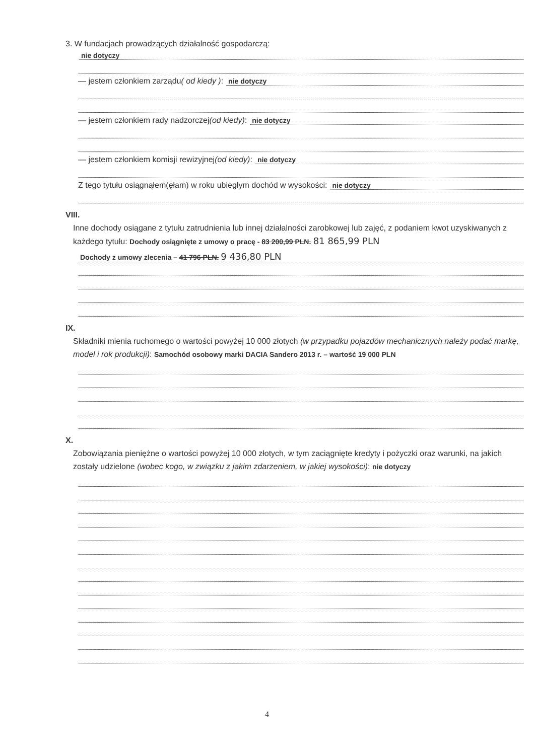3. W fundacjach prowadzących działalność gospodarczą:
nie dotyczy
— jestem członkiem zarządu ( od kiedy ):
nie dotyczy
— jestem członkiem rady nadzorczej (od kiedy):
nie dotyczy
— jestem członkiem komisji rewizyjnej (od kiedy):
nie dotyczy
Z tego tytułu osiągnąłem(ęłam) w roku ubiegłym dochód w wysokości:
nie dotyczy
VIII.
Inne dochody osiągane z tytułu zatrudnienia lub innej działalności zarobkowej lub zajęć, z podaniem kwot uzyskiwanych z każdego tytułu: Dochody osiągnięte z umowy o pracę - 83 200,99 PLN. 81 865,99 PLN
Dochody z umowy zlecenia – 41 796 PLN. 9 436,80 PLN
IX.
Składniki mienia ruchomego o wartości powyżej 10 000 złotych (w przypadku pojazdów mechanicznych należy podać markę, model i rok produkcji): Samochód osobowy marki DACIA Sandero 2013 r. – wartość 19 000 PLN
X.
Zobowiązania pieniężne o wartości powyżej 10 000 złotych, w tym zaciągnięte kredyty i pożyczki oraz warunki, na jakich zostały udzielone (wobec kogo, w związku z jakim zdarzeniem, w jakiej wysokości): nie dotyczy
4